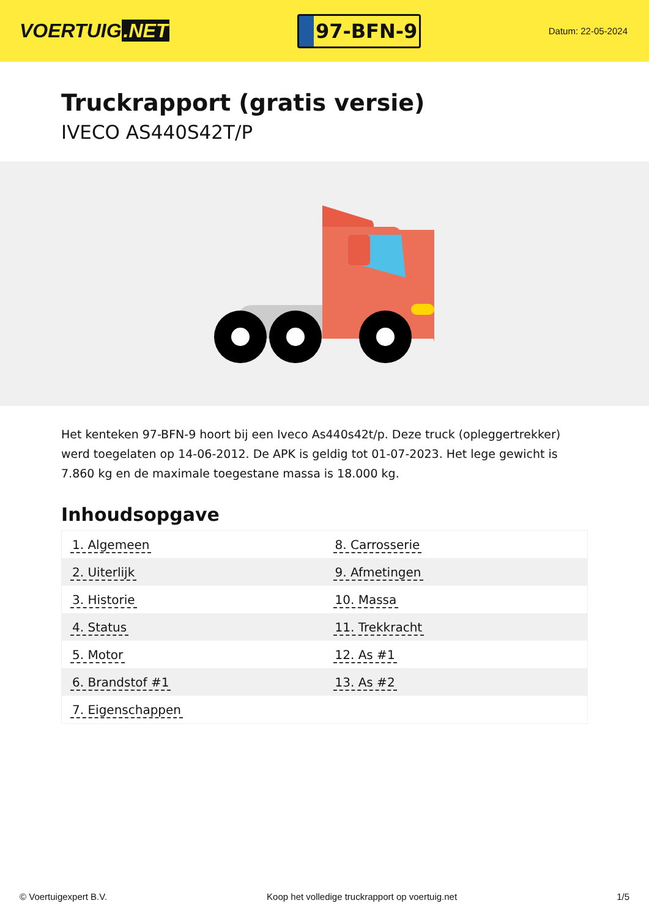VOERTUIG.NET
97-BFN-9
Datum: 22-05-2024
Truckrapport (gratis versie)
IVECO AS440S42T/P
Het kenteken 97-BFN-9 hoort bij een Iveco As440s42t/p. Deze truck (opleggertrekker) werd toegelaten op 14-06-2012. De APK is geldig tot 01-07-2023. Het lege gewicht is 7.860 kg en de maximale toegestane massa is 18.000 kg.
Inhoudsopgave
| 1. Algemeen | 8. Carrosserie |
| 2. Uiterlijk | 9. Afmetingen |
| 3. Historie | 10. Massa |
| 4. Status | 11. Trekkracht |
| 5. Motor | 12. As #1 |
| 6. Brandstof #1 | 13. As #2 |
| 7. Eigenschappen | |
© Voertuigexpert B.V. Koop het volledige truckrapport op voertuig.net 1/5